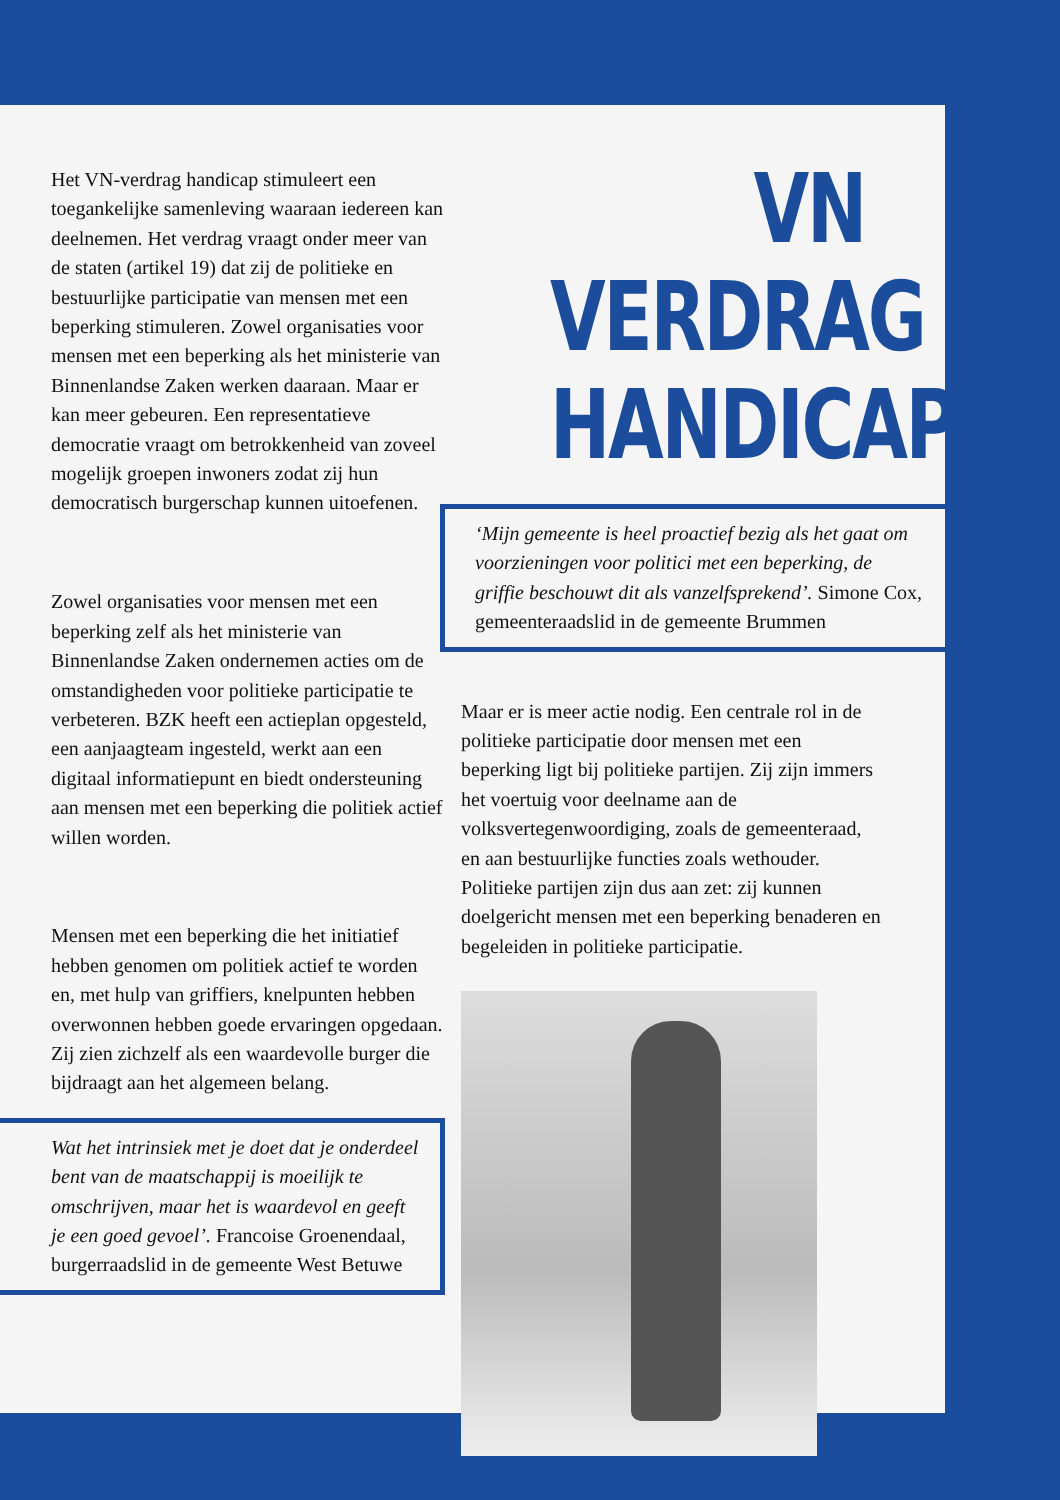Het VN-verdrag handicap stimuleert een toegankelijke samenleving waaraan iedereen kan deelnemen. Het verdrag vraagt onder meer van de staten (artikel 19) dat zij de politieke en bestuurlijke participatie van mensen met een beperking stimuleren. Zowel organisaties voor mensen met een beperking als het ministerie van Binnenlandse Zaken werken daaraan. Maar er kan meer gebeuren. Een representatieve democratie vraagt om betrokkenheid van zoveel mogelijk groepen inwoners zodat zij hun democratisch burgerschap kunnen uitoefenen.
Zowel organisaties voor mensen met een beperking zelf als het ministerie van Binnenlandse Zaken ondernemen acties om de omstandigheden voor politieke participatie te verbeteren. BZK heeft een actieplan opgesteld, een aanjaagteam ingesteld, werkt aan een digitaal informatiepunt en biedt ondersteuning aan mensen met een beperking die politiek actief willen worden.
Mensen met een beperking die het initiatief hebben genomen om politiek actief te worden en, met hulp van griffiers, knelpunten hebben overwonnen hebben goede ervaringen opgedaan. Zij zien zichzelf als een waardevolle burger die bijdraagt aan het algemeen belang.
Wat het intrinsiek met je doet dat je onderdeel bent van de maatschappij is moeilijk te omschrijven, maar het is waardevol en geeft je een goed gevoel’. Francoise Groenendaal, burgerraadslid in de gemeente West Betuwe
VN VERDRAG
HANDICAP
‘Mijn gemeente is heel proactief bezig als het gaat om voorzieningen voor politici met een beperking, de griffie beschouwt dit als vanzelfsprekend’. Simone Cox, gemeenteraadslid in de gemeente Brummen
Maar er is meer actie nodig. Een centrale rol in de politieke participatie door mensen met een beperking ligt bij politieke partijen. Zij zijn immers het voertuig voor deelname aan de volksvertegenwoordiging, zoals de gemeenteraad, en aan bestuurlijke functies zoals wethouder. Politieke partijen zijn dus aan zet: zij kunnen doelgericht mensen met een beperking benaderen en begeleiden in politieke participatie.